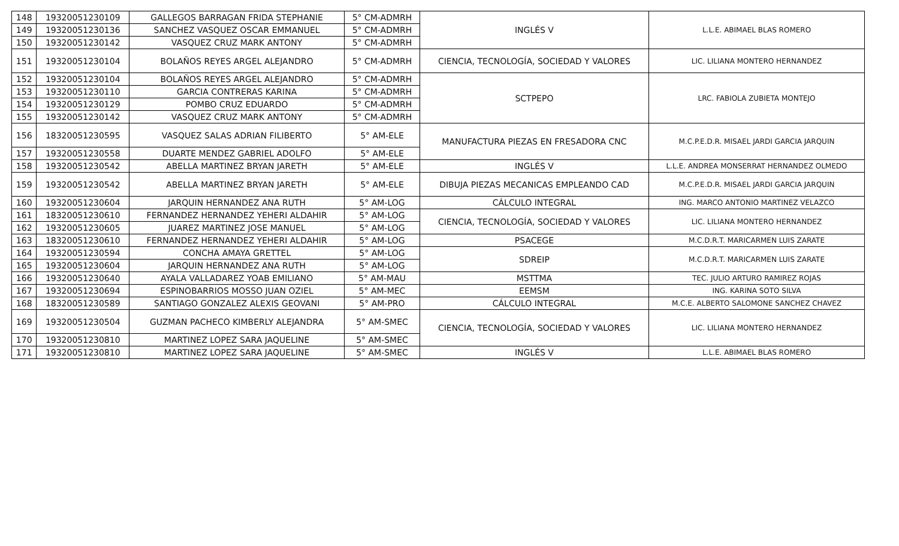| 148 | 19320051230109 | GALLEGOS BARRAGAN FRIDA STEPHANIE | 5° CM-ADMRH | INGLÉS V | L.L.E. ABIMAEL BLAS ROMERO |
| 149 | 19320051230136 | SANCHEZ VASQUEZ OSCAR EMMANUEL | 5° CM-ADMRH | | |
| 150 | 19320051230142 | VASQUEZ CRUZ MARK ANTONY | 5° CM-ADMRH | | |
| 151 | 19320051230104 | BOLAÑOS REYES ARGEL ALEJANDRO | 5° CM-ADMRH | CIENCIA, TECNOLOGÍA, SOCIEDAD Y VALORES | LIC. LILIANA MONTERO HERNANDEZ |
| 152 | 19320051230104 | BOLAÑOS REYES ARGEL ALEJANDRO | 5° CM-ADMRH | SCTPEPO | LRC. FABIOLA ZUBIETA MONTEJO |
| 153 | 19320051230110 | GARCIA CONTRERAS KARINA | 5° CM-ADMRH | | |
| 154 | 19320051230129 | POMBO CRUZ EDUARDO | 5° CM-ADMRH | | |
| 155 | 19320051230142 | VASQUEZ CRUZ MARK ANTONY | 5° CM-ADMRH | | |
| 156 | 18320051230595 | VASQUEZ SALAS ADRIAN FILIBERTO | 5° AM-ELE | MANUFACTURA PIEZAS EN FRESADORA CNC | M.C.P.E.D.R. MISAEL JARDI GARCIA JARQUIN |
| 157 | 19320051230558 | DUARTE MENDEZ GABRIEL ADOLFO | 5° AM-ELE | | |
| 158 | 19320051230542 | ABELLA MARTINEZ BRYAN JARETH | 5° AM-ELE | INGLÉS V | L.L.E. ANDREA MONSERRAT HERNANDEZ OLMEDO |
| 159 | 19320051230542 | ABELLA MARTINEZ BRYAN JARETH | 5° AM-ELE | DIBUJA PIEZAS MECANICAS EMPLEANDO CAD | M.C.P.E.D.R. MISAEL JARDI GARCIA JARQUIN |
| 160 | 19320051230604 | JARQUIN HERNANDEZ ANA RUTH | 5° AM-LOG | CÁLCULO INTEGRAL | ING. MARCO ANTONIO MARTINEZ VELAZCO |
| 161 | 18320051230610 | FERNANDEZ HERNANDEZ YEHERI ALDAHIR | 5° AM-LOG | CIENCIA, TECNOLOGÍA, SOCIEDAD Y VALORES | LIC. LILIANA MONTERO HERNANDEZ |
| 162 | 19320051230605 | JUAREZ MARTINEZ JOSE MANUEL | 5° AM-LOG | | |
| 163 | 18320051230610 | FERNANDEZ HERNANDEZ YEHERI ALDAHIR | 5° AM-LOG | PSACEGE | M.C.D.R.T. MARICARMEN LUIS ZARATE |
| 164 | 19320051230594 | CONCHA AMAYA GRETTEL | 5° AM-LOG | SDREIP | M.C.D.R.T. MARICARMEN LUIS ZARATE |
| 165 | 19320051230604 | JARQUIN HERNANDEZ ANA RUTH | 5° AM-LOG | | |
| 166 | 19320051230640 | AYALA VALLADAREZ YOAB EMILIANO | 5° AM-MAU | MSTTMA | TEC. JULIO ARTURO RAMIREZ ROJAS |
| 167 | 19320051230694 | ESPINOBARRIOS MOSSO JUAN OZIEL | 5° AM-MEC | EEMSM | ING. KARINA SOTO SILVA |
| 168 | 18320051230589 | SANTIAGO GONZALEZ ALEXIS GEOVANI | 5° AM-PRO | CÁLCULO INTEGRAL | M.C.E. ALBERTO SALOMONE SANCHEZ CHAVEZ |
| 169 | 19320051230504 | GUZMAN PACHECO KIMBERLY ALEJANDRA | 5° AM-SMEC | CIENCIA, TECNOLOGÍA, SOCIEDAD Y VALORES | LIC. LILIANA MONTERO HERNANDEZ |
| 170 | 19320051230810 | MARTINEZ LOPEZ SARA JAQUELINE | 5° AM-SMEC | | |
| 171 | 19320051230810 | MARTINEZ LOPEZ SARA JAQUELINE | 5° AM-SMEC | INGLÉS V | L.L.E. ABIMAEL BLAS ROMERO |